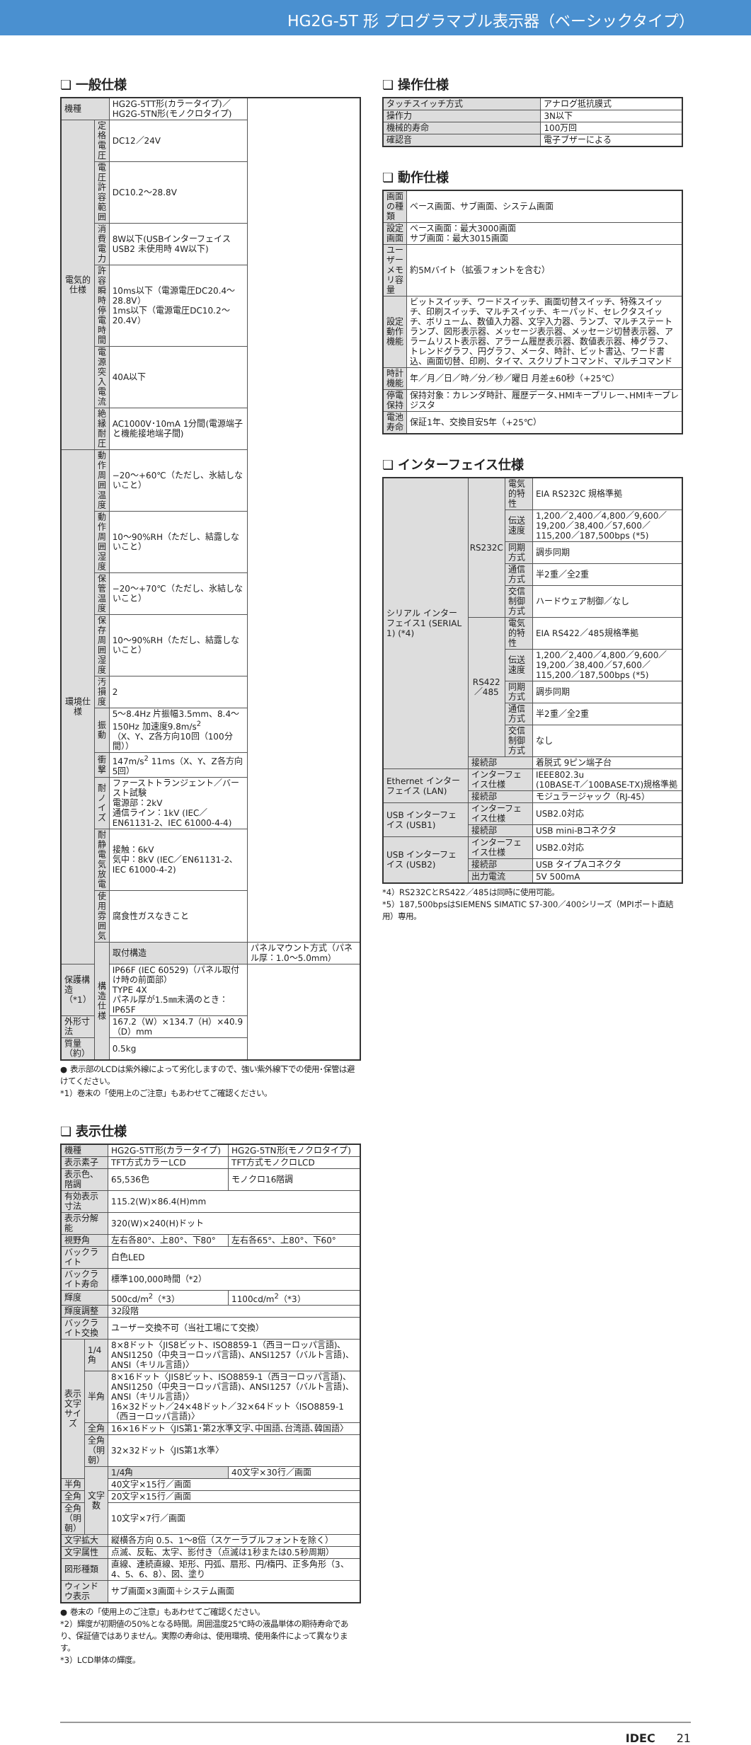HG2G-5T 形 プログラマブル表示器（ベーシックタイプ）
❏ 一般仕様
| 機種 | | HG2G-5TT形(カラータイプ)／HG2G-5TN形(モノクロタイプ) | |
| 電気的仕様 | 定格電圧 | DC12／24V | |
| | 電圧許容範囲 | DC10.2～28.8V | |
| | 消費電力 | 8W以下(USBインターフェイス USB2 未使用時 4W以下) | |
| | 許容瞬時停電時間 | 10ms以下（電源電圧DC20.4～28.8V） 1ms以下（電源電圧DC10.2～20.4V） | |
| | 電源突入電流 | 40A以下 | |
| | 絶縁耐圧 | AC1000V･10mA 1分間(電源端子と機能接地端子間) | |
| 環境仕様 | 動作周囲温度 | −20～+60℃（ただし、氷結しないこと） | |
| | 動作周囲湿度 | 10～90%RH（ただし、結露しないこと） | |
| | 保管温度 | −20～+70℃（ただし、氷結しないこと） | |
| | 保存周囲湿度 | 10～90%RH（ただし、結露しないこと） | |
| | 汚損度 | 2 | |
| | 振動 | 5～8.4Hz 片振幅3.5mm、8.4～150Hz 加速度9.8m/s<sup>2</sup> （X、Y、Z各方向10回（100分間）） | |
| | 衝撃 | 147m/s<sup>2</sup> 11ms（X、Y、Z各方向5回） | |
| | 耐ノイズ | ファーストトランジェント／バースト試験 電源部：2kV 通信ライン：1kV (IEC／EN61131-2、IEC 61000-4-4) | |
| | 耐静電気放電 | 接触：6kV 気中：8kV (IEC／EN61131-2､IEC 61000-4-2) | |
| | 使用雰囲気 | 腐食性ガスなきこと | |
| | 構造仕様 | 取付構造 | パネルマウント方式（パネル厚：1.0～5.0mm） |
| 保護構造（*1） | | IP66F (IEC 60529)（パネル取付け時の前面部） TYPE 4X パネル厚が1.5㎜未満のとき：IP65F | |
| 外形寸法 | | 167.2（W）×134.7（H）×40.9（D）mm | |
| 質量（約） | | 0.5kg | |
● 表示部のLCDは紫外線によって劣化しますので、強い紫外線下での使用･保管は避けてください。
*1）巻末の「使用上のご注意」もあわせてご確認ください。
❏ 表示仕様
| 機種 | | HG2G-5TT形(カラータイプ) | HG2G-5TN形(モノクロタイプ) |
| 表示素子 | | TFT方式カラーLCD | TFT方式モノクロLCD |
| 表示色、階調 | | 65,536色 | モノクロ16階調 |
| 有効表示寸法 | | 115.2(W)×86.4(H)mm | |
| 表示分解能 | | 320(W)×240(H)ドット | |
| 視野角 | | 左右各80°、上80°、下80° | 左右各65°、上80°、下60° |
| バックライト | | 白色LED | |
| バックライト寿命 | | 標準100,000時間（*2） | |
| 輝度 | | 500cd/m<sup>2</sup>（*3） | 1100cd/m<sup>2</sup>（*3） |
| 輝度調整 | | 32段階 | |
| バックライト交換 | | ユーザー交換不可（当社工場にて交換） | |
| 表示文字サイズ | 1/4角 | 8×8ドット〈JIS8ビット、ISO8859-1（西ヨーロッパ言語)、ANSI1250（中央ヨーロッパ言語)、ANSI1257（バルト言語)、ANSI（キリル言語)〉 | |
| | 半角 | 8×16ドット〈JIS8ビット、ISO8859-1（西ヨーロッパ言語)、ANSI1250（中央ヨーロッパ言語)、ANSI1257（バルト言語)、ANSI（キリル言語)〉 16×32ドット／24×48ドット／32×64ドット〈ISO8859-1（西ヨーロッパ言語)〉 | |
| | 全角 | 16×16ドット〈JIS第1･第2水準文字､中国語､台湾語､韓国語〉 | |
| | 全角（明朝） | 32×32ドット〈JIS第1水準〉 | |
| | 文字数 | 1/4角 | 40文字×30行／画面 |
| 半角 | | 40文字×15行／画面 | |
| 全角 | | 20文字×15行／画面 | |
| 全角（明朝） | | 10文字×7行／画面 | |
| 文字拡大 | | 縦横各方向 0.5、1～8倍（スケーラブルフォントを除く） | |
| 文字属性 | | 点滅、反転、太字、影付き（点滅は1秒または0.5秒周期） | |
| 図形種類 | | 直線、連続直線、矩形、円弧、扇形、円/楕円、正多角形（3、4、5、6、8）、図、塗り | |
| ウィンドウ表示 | | サブ画面×3画面＋システム画面 | |
● 巻末の「使用上のご注意」もあわせてご確認ください。
*2）輝度が初期値の50%となる時間。周囲温度25℃時の液晶単体の期待寿命であり、保証値ではありません。実際の寿命は、使用環境、使用条件によって異なります。
*3）LCD単体の輝度。
❏ 操作仕様
| タッチスイッチ方式 | アナログ抵抗膜式 |
| 操作力 | 3N以下 |
| 機械的寿命 | 100万回 |
| 確認音 | 電子ブザーによる |
❏ 動作仕様
| 画面の種類 | ベース画面、サブ画面、システム画面 |
| 設定画面 | ベース画面：最大3000画面 サブ画面：最大3015画面 |
| ユーザーメモリ容量 | 約5Mバイト（拡張フォントを含む） |
| 設定動作機能 | ビットスイッチ、ワードスイッチ、画面切替スイッチ、特殊スイッチ、印刷スイッチ、マルチスイッチ、キーパッド、セレクタスイッチ、ボリューム、数値入力器、文字入力器、ランプ、マルチステートランプ、図形表示器、メッセージ表示器、メッセージ切替表示器、アラームリスト表示器、アラーム履歴表示器、数値表示器、棒グラフ、トレンドグラフ、円グラフ、メータ、時計、ビット書込、ワード書込、画面切替、印刷、タイマ、スクリプトコマンド、マルチコマンド |
| 時計機能 | 年／月／日／時／分／秒／曜日 月差±60秒（+25℃） |
| 停電保持 | 保持対象：カレンダ時計、履歴データ､HMIキープリレー､HMIキープレジスタ |
| 電池寿命 | 保証1年、交換目安5年（+25℃） |
❏ インターフェイス仕様
| シリアル インターフェイス1 (SERIAL 1) (*4) | RS232C | 電気的特性 | EIA RS232C 規格準拠 |
| | | 伝送速度 | 1,200／2,400／4,800／9,600／19,200／38,400／57,600／115,200／187,500bps (*5) |
| | | 同期方式 | 調歩同期 |
| | | 通信方式 | 半2重／全2重 |
| | | 交信制御方式 | ハードウェア制御／なし |
| | RS422／485 | 電気的特性 | EIA RS422／485規格準拠 |
| | | 伝送速度 | 1,200／2,400／4,800／9,600／19,200／38,400／57,600／115,200／187,500bps (*5) |
| | | 同期方式 | 調歩同期 |
| | | 通信方式 | 半2重／全2重 |
| | | 交信制御方式 | なし |
| | 接続部 | | 着脱式 9ピン端子台 |
| Ethernet インターフェイス (LAN) | インターフェイス仕様 | | IEEE802.3u (10BASE-T／100BASE-TX)規格準拠 |
| | 接続部 | | モジュラージャック（RJ-45） |
| USB インターフェイス (USB1) | インターフェイス仕様 | | USB2.0対応 |
| | 接続部 | | USB mini-Bコネクタ |
| USB インターフェイス (USB2) | インターフェイス仕様 | | USB2.0対応 |
| | 接続部 | | USB タイプAコネクタ |
| | 出力電流 | | 5V 500mA |
*4）RS232CとRS422／485は同時に使用可能。
*5）187,500bpsはSIEMENS SIMATIC S7-300／400シリーズ（MPIポート直結用）専用。
IDEC 21